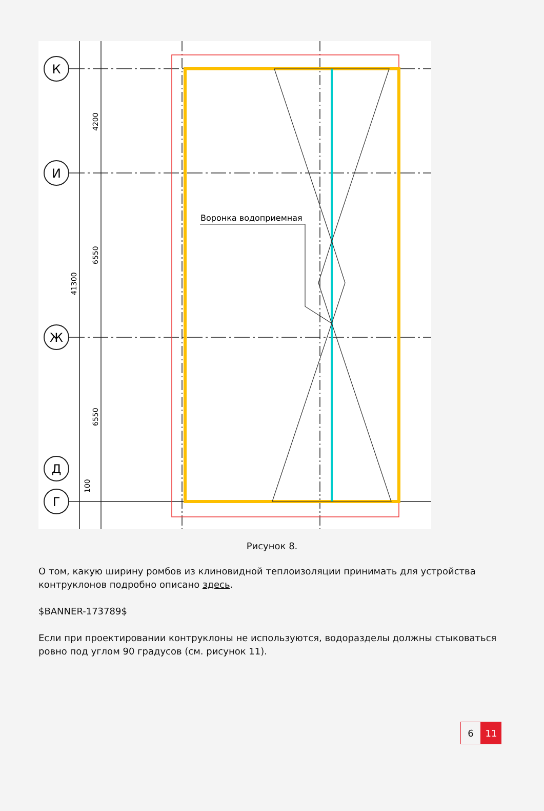Воронка водоприемная
К
И
Ж
Д
Г
4200
6550
41300
6550
100
Рисунок 8.
О том, какую ширину ромбов из клиновидной теплоизоляции принимать для устройства контруклонов подробно описано здесь.
$BANNER-173789$
Если при проектировании контруклоны не используются, водоразделы должны стыковаться ровно под углом 90 градусов (см. рисунок 11).
6 11